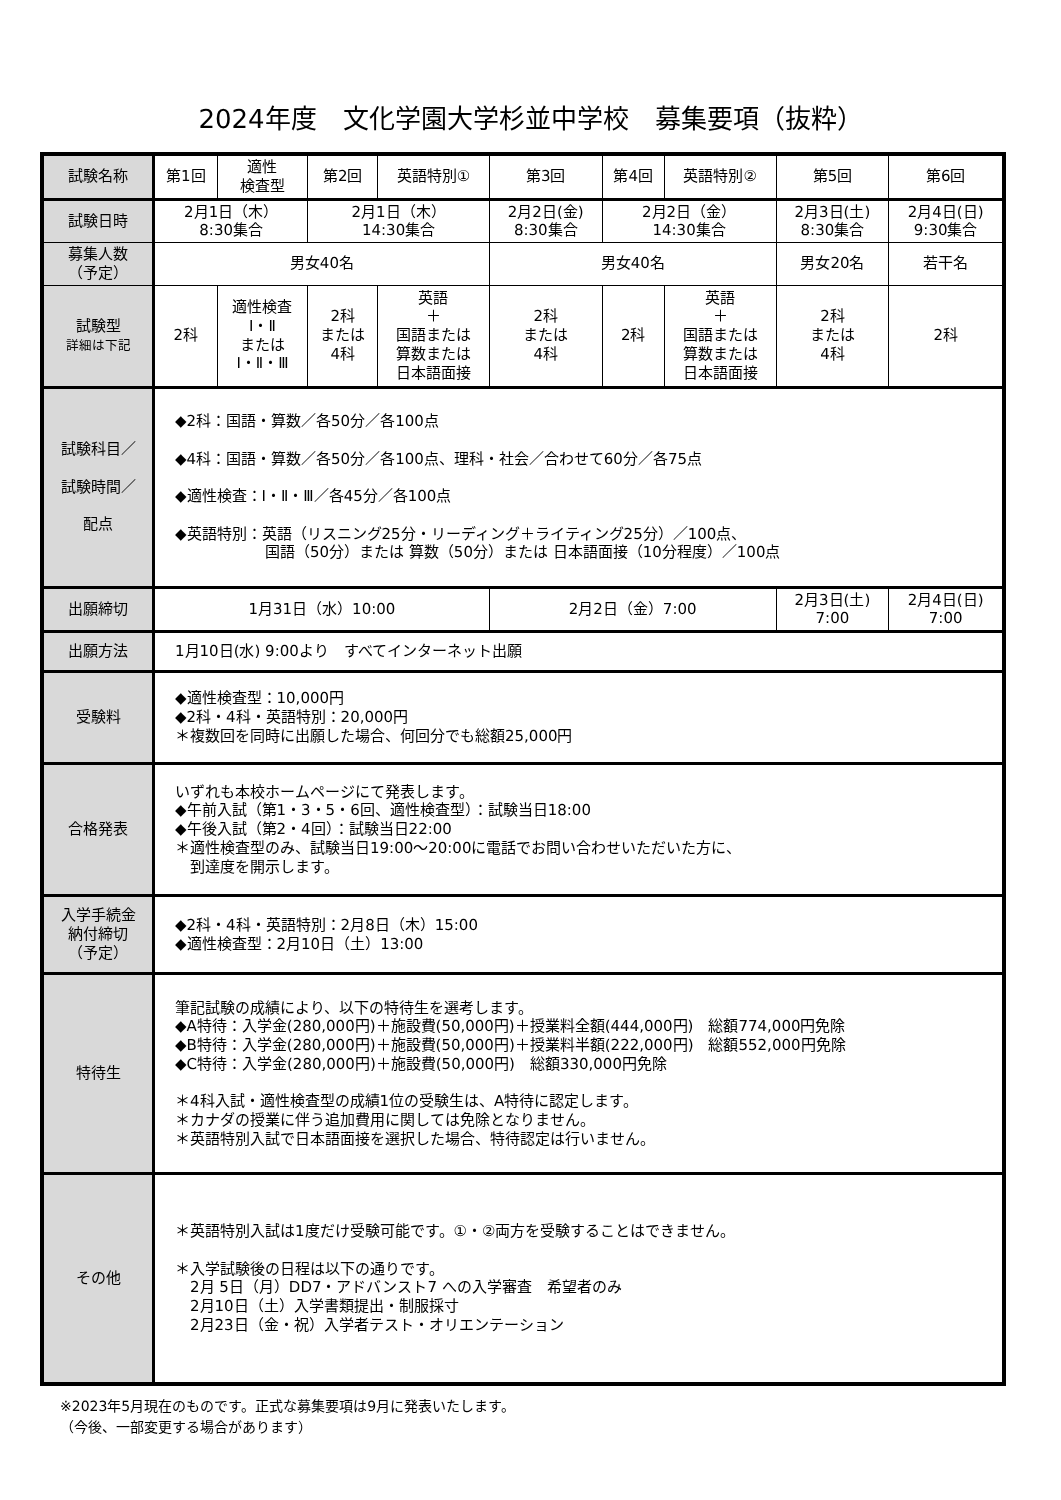2024年度　文化学園大学杉並中学校　募集要項（抜粋）
| 試験名称 | 第1回 | 適性 検査型 | 第2回 | 英語特別① | 第3回 | 第4回 | 英語特別② | 第5回 | 第6回 |
| 試験日時 | 2月1日（木） 8:30集合 | | 2月1日（木） 14:30集合 | | 2月2日(金) 8:30集合 | 2月2日（金） 14:30集合 | | 2月3日(土) 8:30集合 | 2月4日(日) 9:30集合 |
| 募集人数 （予定） | 男女40名 | | | | 男女40名 | | | 男女20名 | 若干名 |
| 試験型 詳細は下記 | 2科 | 適性検査 Ⅰ・Ⅱ または Ⅰ・Ⅱ・Ⅲ | 2科 または 4科 | 英語 ＋ 国語または 算数または 日本語面接 | 2科 または 4科 | 2科 | 英語 ＋ 国語または 算数または 日本語面接 | 2科 または 4科 | 2科 |
| 試験科目／ 試験時間／ 配点 | ◆2科：国語・算数／各50分／各100点 ◆4科：国語・算数／各50分／各100点、理科・社会／合わせて60分／各75点 ◆適性検査：Ⅰ・Ⅱ・Ⅲ／各45分／各100点 ◆英語特別：英語（リスニング25分・リーディング＋ライティング25分）／100点、 国語（50分）または 算数（50分）または 日本語面接（10分程度）／100点 | | | | | | | | |
| 出願締切 | 1月31日（水）10:00 | | | | 2月2日（金）7:00 | | | 2月3日(土) 7:00 | 2月4日(日) 7:00 |
| 出願方法 | 1月10日(水) 9:00より すべてインターネット出願 | | | | | | | | |
| 受験料 | ◆適性検査型：10,000円 ◆2科・4科・英語特別：20,000円 ＊複数回を同時に出願した場合、何回分でも総額25,000円 | | | | | | | | |
| 合格発表 | いずれも本校ホームページにて発表します。 ◆午前入試（第1・3・5・6回、適性検査型）：試験当日18:00 ◆午後入試（第2・4回）：試験当日22:00 ＊適性検査型のみ、試験当日19:00～20:00に電話でお問い合わせいただいた方に、 到達度を開示します。 | | | | | | | | |
| 入学手続金 納付締切 （予定） | ◆2科・4科・英語特別：2月8日（木）15:00 ◆適性検査型：2月10日（土）13:00 | | | | | | | | |
| 特待生 | 筆記試験の成績により、以下の特待生を選考します。 ◆A特待：入学金(280,000円)＋施設費(50,000円)＋授業料全額(444,000円) 総額774,000円免除 ◆B特待：入学金(280,000円)＋施設費(50,000円)＋授業料半額(222,000円) 総額552,000円免除 ◆C特待：入学金(280,000円)＋施設費(50,000円) 総額330,000円免除 ＊4科入試・適性検査型の成績1位の受験生は、A特待に認定します。 ＊カナダの授業に伴う追加費用に関しては免除となりません。 ＊英語特別入試で日本語面接を選択した場合、特待認定は行いません。 | | | | | | | | |
| その他 | ＊英語特別入試は1度だけ受験可能です。①・②両方を受験することはできません。 ＊入学試験後の日程は以下の通りです。 2月 5日（月）DD7・アドバンスト7 への入学審査 希望者のみ 2月10日（土）入学書類提出・制服採寸 2月23日（金・祝）入学者テスト・オリエンテーション | | | | | | | | |
※2023年5月現在のものです。正式な募集要項は9月に発表いたします。
（今後、一部変更する場合があります）